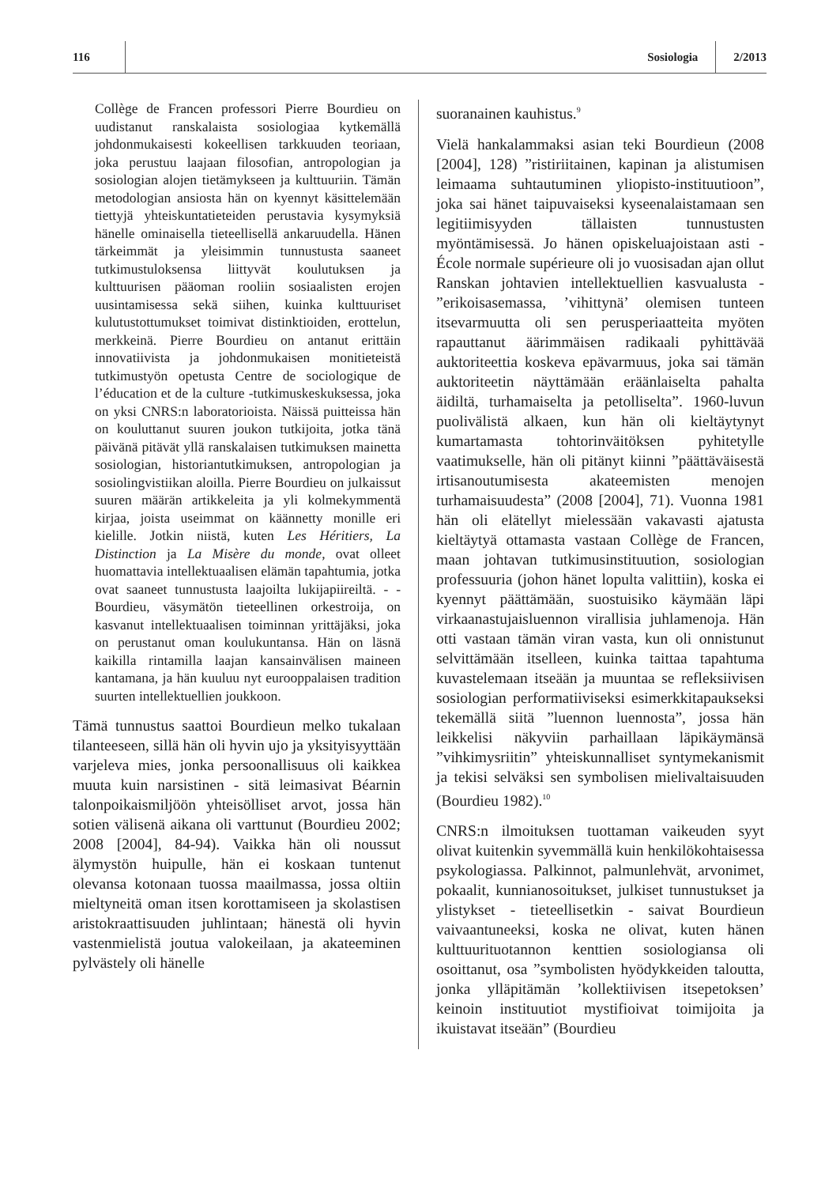116 Sosiologia
2/2013
Collège de Francen professori Pierre Bourdieu on uudistanut ranskalaista sosiologiaa kytkemällä johdonmukaisesti kokeellisen tarkkuuden teoriaan, joka perustuu laajaan filosofian, antropologian ja sosiologian alojen tietämykseen ja kulttuuriin. Tämän metodologian ansiosta hän on kyennyt käsittelemään tiettyjä yhteiskuntatieteiden perustavia kysymyksiä hänelle ominaisella tieteellisellä ankaruudella. Hänen tärkeimmät ja yleisimmin tunnustusta saaneet tutkimustuloksensa liittyvät koulutuksen ja kulttuurisen pääoman rooliin sosiaalisten erojen uusintamisessa sekä siihen, kuinka kulttuuriset kulutustottumukset toimivat distinktioiden, erottelun, merkkeinä. Pierre Bourdieu on antanut erittäin innovatiivista ja johdonmukaisen monitieteistä tutkimustyön opetusta Centre de sociologique de l’éducation et de la culture -tutkimuskeskuksessa, joka on yksi CNRS:n laboratorioista. Näissä puitteissa hän on kouluttanut suuren joukon tutkijoita, jotka tänä päivänä pitävät yllä ranskalaisen tutkimuksen mainetta sosiologian, historiantutkimuksen, antropologian ja sosiolingvistiikan aloilla. Pierre Bourdieu on julkaissut suuren määrän artikkeleita ja yli kolmekymmentä kirjaa, joista useimmat on käännetty monille eri kielille. Jotkin niistä, kuten Les Héritiers, La Distinction ja La Misère du monde, ovat olleet huomattavia intellektuaalisen elämän tapahtumia, jotka ovat saaneet tunnustusta laajoilta lukijapiireiltä. - - Bourdieu, väsymätön tieteellinen orkestroija, on kasvanut intellektuaalisen toiminnan yrittäjäksi, joka on perustanut oman koulukuntansa. Hän on läsnä kaikilla rintamilla laajan kansainvälisen maineen kantamana, ja hän kuuluu nyt eurooppalaisen tradition suurten intellektuellien joukkoon.
Tämä tunnustus saattoi Bourdieun melko tukalaan tilanteeseen, sillä hän oli hyvin ujo ja yksityisyyttään varjeleva mies, jonka persoonallisuus oli kaikkea muuta kuin narsistinen - sitä leimasivat Béarnin talonpoikaismiljöön yhteisölliset arvot, jossa hän sotien välisenä aikana oli varttunut (Bourdieu 2002; 2008 [2004], 84-94). Vaikka hän oli noussut älymystön huipulle, hän ei koskaan tuntenut olevansa kotonaan tuossa maailmassa, jossa oltiin mieltyneitä oman itsen korottamiseen ja skolastisen aristokraattisuuden juhlintaan; hänestä oli hyvin vastenmielistä joutua valokeilaan, ja akateeminen pylvästely oli hänelle
suoranainen kauhistus.<sup>9</sup>
Vielä hankalammaksi asian teki Bourdieun (2008 [2004], 128) ”ristiriitainen, kapinan ja alistumisen leimaama suhtautuminen yliopisto-instituutioon”, joka sai hänet taipuvaiseksi kyseenalaistamaan sen legitiimisyyden tällaisten tunnustusten myöntämisessä. Jo hänen opiskeluajoistaan asti - École normale supérieure oli jo vuosisadan ajan ollut Ranskan johtavien intellektuellien kasvualusta - ”erikoisasemassa, ’vihittynä’ olemisen tunteen itsevarmuutta oli sen perusperiaatteita myöten rapauttanut äärimmäisen radikaali pyhittävää auktoriteettia koskeva epävarmuus, joka sai tämän auktoriteetin näyttämään eräänlaiselta pahalta äidiltä, turhamaiselta ja petolliselta”. 1960-luvun puolivälistä alkaen, kun hän oli kieltäytynyt kumartamasta tohtorinväitöksen pyhitetylle vaatimukselle, hän oli pitänyt kiinni ”päättäväisestä irtisanoutumisesta akateemisten menojen turhamaisuudesta” (2008 [2004], 71). Vuonna 1981 hän oli elätellyt mielessään vakavasti ajatusta kieltäytyä ottamasta vastaan Collège de Francen, maan johtavan tutkimusinstituution, sosiologian professuuria (johon hänet lopulta valittiin), koska ei kyennyt päättämään, suostuisiko käymään läpi virkaanastujaisluennon virallisia juhlamenoja. Hän otti vastaan tämän viran vasta, kun oli onnistunut selvittämään itselleen, kuinka taittaa tapahtuma kuvastelemaan itseään ja muuntaa se refleksiivisen sosiologian performatiiviseksi esimerkkitapaukseksi tekemällä siitä ”luennon luennosta”, jossa hän leikkelisi näkyviin parhaillaan läpikäymänsä ”vihkimysriitin” yhteiskunnalliset syntymekanismit ja tekisi selväksi sen symbolisen mielivaltaisuuden (Bourdieu 1982).<sup>10</sup>
CNRS:n ilmoituksen tuottaman vaikeuden syyt olivat kuitenkin syvemmällä kuin henkilökohtaisessa psykologiassa. Palkinnot, palmunlehvät, arvonimet, pokaalit, kunnianosoitukset, julkiset tunnustukset ja ylistykset - tieteellisetkin - saivat Bourdieun vaivaantuneeksi, koska ne olivat, kuten hänen kulttuurituotannon kenttien sosiologiansa oli osoittanut, osa ”symbolisten hyödykkeiden taloutta, jonka ylläpitämän ’kollektiivisen itsepetoksen’ keinoin instituutiot mystifioivat toimijoita ja ikuistavat itseään” (Bourdieu